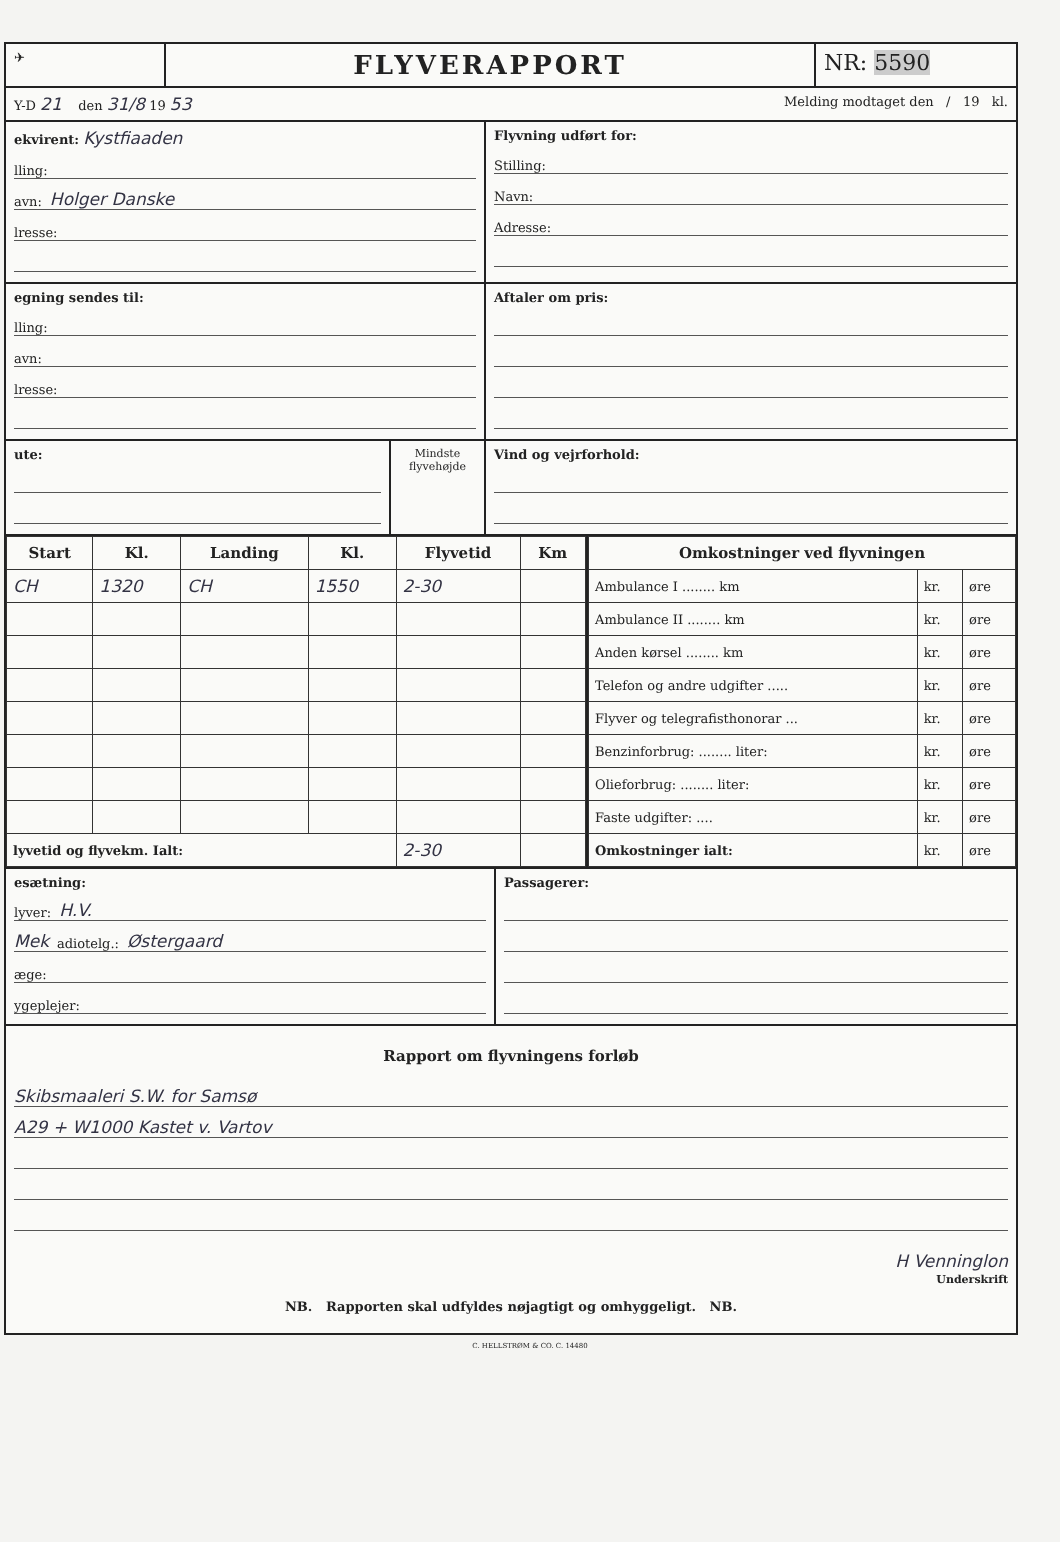✈
FLYVERAPPORT
NR: 5590
Y-D 21 den 31/8 19 53
Melding modtaget den / 19 kl.
ekvirent: Kystfiaaden
lling:
avn: Holger Danske
lresse:
Flyvning udført for:
Stilling:
Navn:
Adresse:
egning sendes til:
lling:
avn:
lresse:
Aftaler om pris:
ute:
Mindste flyvehøjde
Vind og vejrforhold:
| Start | Kl. | Landing | Kl. | Flyvetid | Km |
| --- | --- | --- | --- | --- | --- |
| CH | 1320 | CH | 1550 | 2-30 | |
| lyvetid og flyvekm. Ialt: | | | | 2-30 | |
| Omkostninger ved flyvningen | | |
| --- | --- | --- |
| Ambulance I ........ km | kr. | øre |
| Ambulance II ........ km | kr. | øre |
| Anden kørsel ........ km | kr. | øre |
| Telefon og andre udgifter ..... | kr. | øre |
| Flyver og telegrafisthonorar ... | kr. | øre |
| Benzinforbrug: ........ liter: | kr. | øre |
| Olieforbrug: ........ liter: | kr. | øre |
| Faste udgifter: .... | kr. | øre |
| Omkostninger ialt: | kr. | øre |
esætning:
lyver: H.V.
Mek adiotelg.: Østergaard
æge:
ygeplejer:
Passagerer:
Rapport om flyvningens forløb
Skibsmaaleri S.W. for Samsø
A29 + W1000 Kastet v. Vartov
H Venninglon
Underskrift
NB. Rapporten skal udfyldes nøjagtigt og omhyggeligt. NB.
C. HELLSTRØM & CO. C. 14480